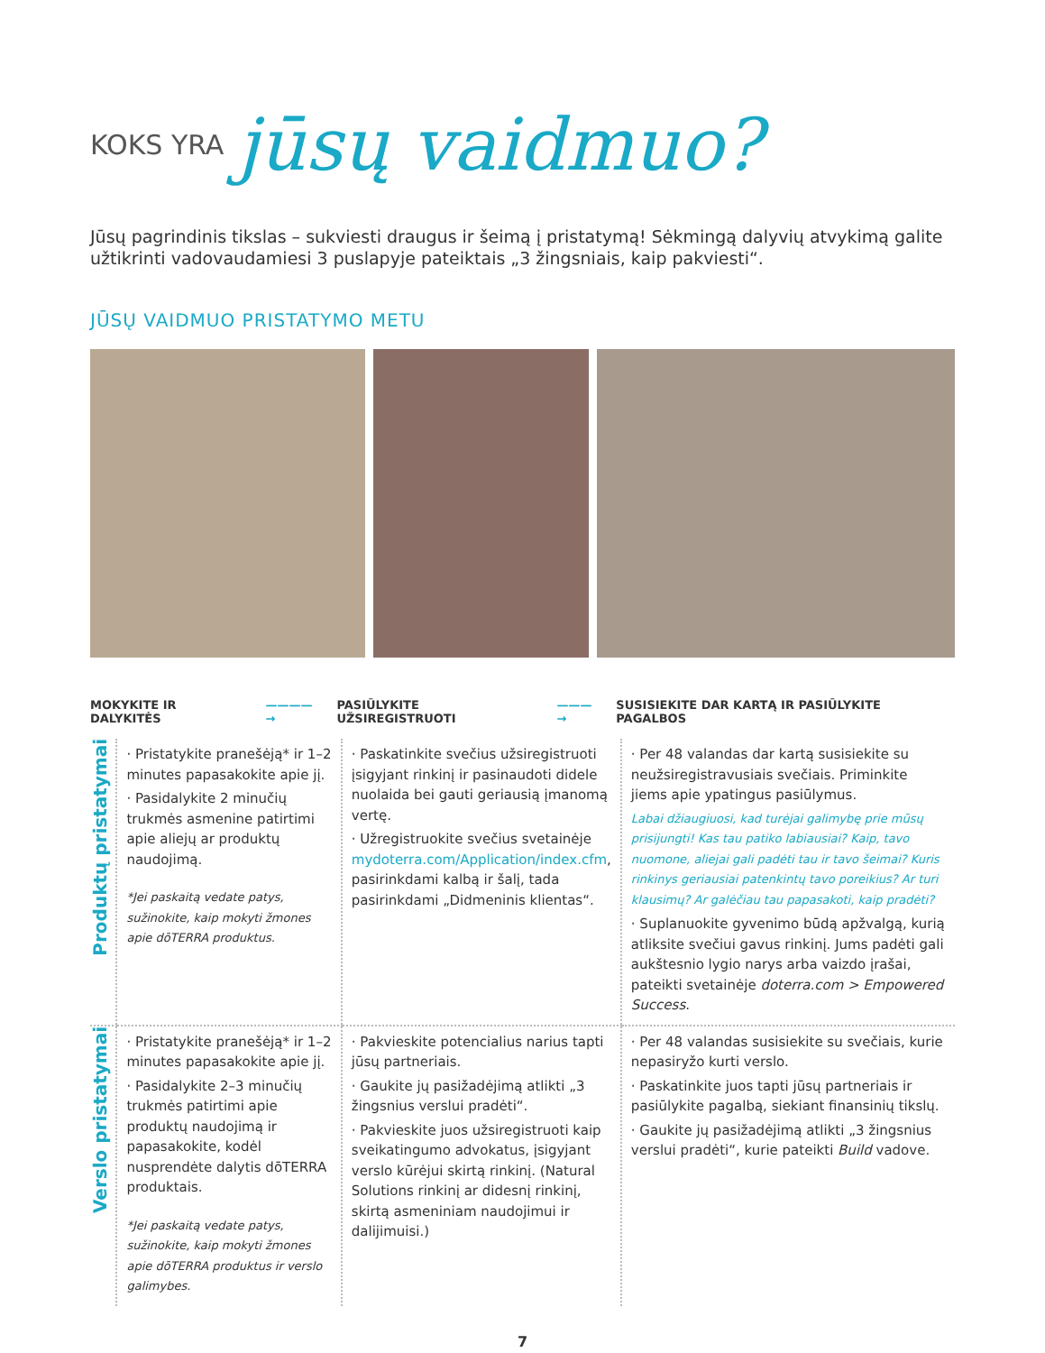KOKS YRA jūsų vaidmuo?
Jūsų pagrindinis tikslas – sukviesti draugus ir šeimą į pristatymą! Sėkmingą dalyvių atvykimą galite užtikrinti vadovaudamiesi 3 puslapyje pateiktais „3 žingsniais, kaip pakviesti“.
JŪSŲ VAIDMUO PRISTATYMO METU
MOKYKITE IR DALYKITĖS ————→ PASIŪLYKITE UŽSIREGISTRUOTI ———→ SUSISIEKITE DAR KARTĄ IR PASIŪLYKITE PAGALBOS
| Produktų pristatymai | · Pristatykite pranešėją* ir 1–2 minutes papasakokite apie jį. · Pasidalykite 2 minučių trukmės asmenine patirtimi apie aliejų ar produktų naudojimą. *Jei paskaitą vedate patys, sužinokite, kaip mokyti žmones apie dōTERRA produktus. | · Paskatinkite svečius užsiregistruoti įsigyjant rinkinį ir pasinaudoti didele nuolaida bei gauti geriausią įmanomą vertę. · Užregistruokite svečius svetainėje mydoterra.com/Application/index.cfm , pasirinkdami kalbą ir šalį, tada pasirinkdami „Didmeninis klientas“. | · Per 48 valandas dar kartą susisiekite su neužsiregistravusiais svečiais. Priminkite jiems apie ypatingus pasiūlymus. Labai džiaugiuosi, kad turėjai galimybę prie mūsų prisijungti! Kas tau patiko labiausiai? Kaip, tavo nuomone, aliejai gali padėti tau ir tavo šeimai? Kuris rinkinys geriausiai patenkintų tavo poreikius? Ar turi klausimų? Ar galėčiau tau papasakoti, kaip pradėti? · Suplanuokite gyvenimo būdą apžvalgą, kurią atliksite svečiui gavus rinkinį. Jums padėti gali aukštesnio lygio narys arba vaizdo įrašai, pateikti svetainėje doterra.com > Empowered Success . |
| Verslo pristatymai | · Pristatykite pranešėją* ir 1–2 minutes papasakokite apie jį. · Pasidalykite 2–3 minučių trukmės patirtimi apie produktų naudojimą ir papasakokite, kodėl nusprendėte dalytis dōTERRA produktais. *Jei paskaitą vedate patys, sužinokite, kaip mokyti žmones apie dōTERRA produktus ir verslo galimybes. | · Pakvieskite potencialius narius tapti jūsų partneriais. · Gaukite jų pasižadėjimą atlikti „3 žingsnius verslui pradėti“. · Pakvieskite juos užsiregistruoti kaip sveikatingumo advokatus, įsigyjant verslo kūrėjui skirtą rinkinį. (Natural Solutions rinkinį ar didesnį rinkinį, skirtą asmeniniam naudojimui ir dalijimuisi.) | · Per 48 valandas susisiekite su svečiais, kurie nepasiryžo kurti verslo. · Paskatinkite juos tapti jūsų partneriais ir pasiūlykite pagalbą, siekiant finansinių tikslų. · Gaukite jų pasižadėjimą atlikti „3 žingsnius verslui pradėti“, kurie pateikti Build vadove. |
7